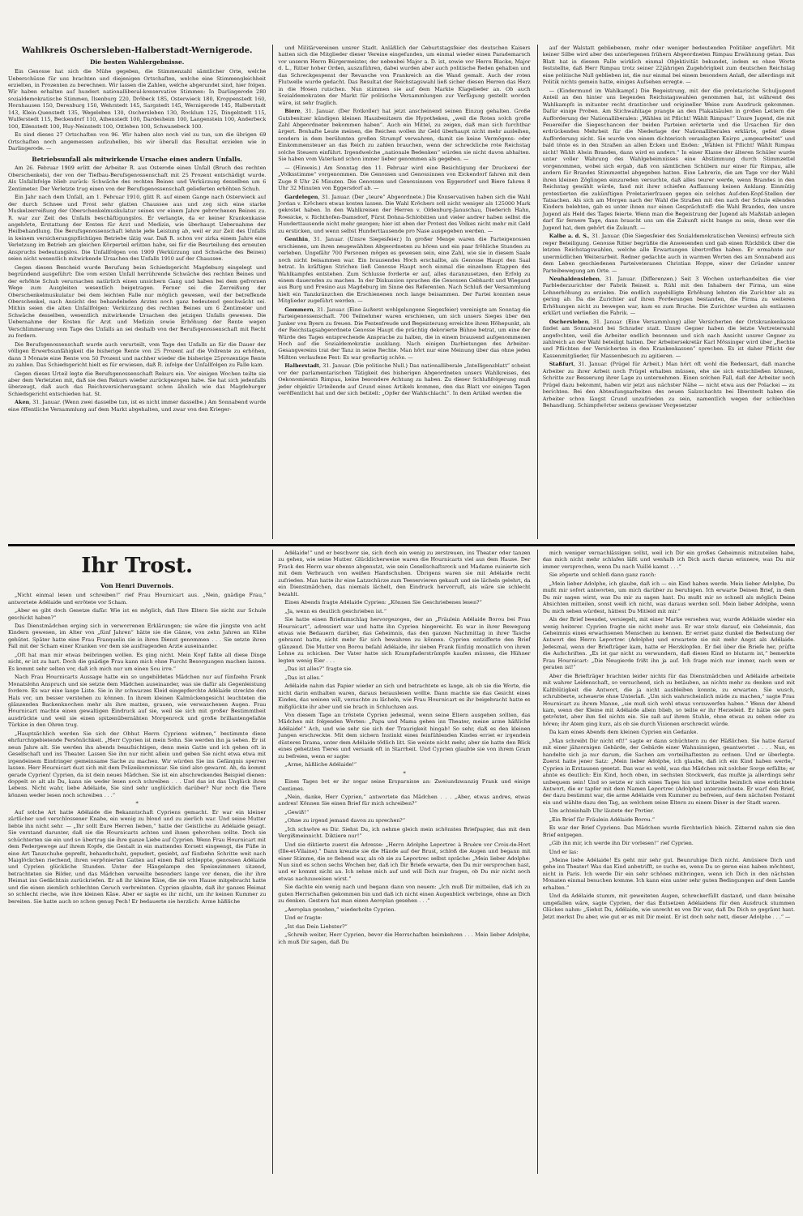Wahlkreis Oschersleben-Halberstadt-Wernigerode.
Die besten Wahlergebnisse.
Ein Genosse hat sich die Mühe gegeben, die Stimmenzahl sämtlicher Orte, welche Ueberschüsse für uns brachten und diejenigen Ortschaften, welche eine Stimmengleichheit erzielten, in Prozenten zu berechnen. Wir lassen die Zahlen, welche abgerundet sind, hier folgen. Wir haben erhalten auf hundert nationalliberal-konservative Stimmen: In Darlingerode 280 sozialdemokratische Stimmen, Ilsenburg 220, Dröbeck 185, Osterwieck 180, Kroppenstedt 160, Hornhausen 150, Derenburg 150, Wehrstedt 145, Sargstedt 145, Wernigerode 145, Halberstadt 143, Klein-Quenstedt 135, Wegeleben 130, Oschersleben 130, Rocklum 125, Dingelstedt 115, Wulferstedt 115, Beckendorf 110, Athenstedt 100, Dardesheim 100, Langenstein 100, Anderbeck 100, Eilenstedt 100, Huy-Neinstedt 100, Ottleben 100, Schwanebeck 100.
Es sind dieses 27 Ortschaften von 96. Wir haben also noch viel zu tun, um die übrigen 69 Ortschaften noch angemessen aufzuhellen, bis wir überall das Resultat erzielen wie in Darlingerode. —
Betriebsunfall als mitwirkende Ursache eines andern Unfalls.
Am 26. Februar 1909 erlitt der Arbeiter R. aus Osterode einen Unfall (Bruch des rechten Oberschenkels), der von der Tiefbau-Berufsgenossenschaft mit 25 Prozent entschädigt wurde. Als Unfallsfolge blieb zurück: Schwäche des rechten Beines und Verkürzung desselben um 6 Zentimeter. Der Verletzte trug einen von der Berufsgenossenschaft gelieferten erhöhten Schuh.
Ein Jahr nach dem Unfall, am 1. Februar 1910, glitt R. auf einem Gange nach Osterwieck auf der durch Schnee und Frost sehr glatten Chaussee aus und zog sich eine starke Muskelzerreißung der Oberschenkelmuskulatur seines vor einem Jahre gebrochenen Beines zu. R. war zur Zeit des Unfalls beschäftigungslos. Er verlangte, da er keiner Krankenkasse angehörte, Erstattung der Kosten für Arzt und Medizin, wie überhaupt Uebernahme der Heilbehandlung. Die Berufsgenossenschaft lehnte jede Leistung ab, weil er zur Zeit des Unfalls in keinem versicherungspflichtigen Betriebe tätig war. Daß R. schon vor zirka einem Jahre eine Verletzung im Betrieb am gleichen Körperteil erlitten habe, sei für die Beurteilung des erneuten Anspruchs bedeutungslos. Die Unfallfolgen von 1909 (Verkürzung und Schwäche des Beines) seien nicht wesentlich mitwirkende Ursachen des Unfalls 1910 auf der Chaussee.
Gegen diesen Bescheid wurde Berufung beim Schiedsgericht Magdeburg eingelegt und begründend ausgeführt: Die vom ersten Unfall herrührende Schwäche des rechten Beines und der erhöhte Schuh verursachen natürlich einen unsichern Gang und haben bei dem gefrornen Wege zum Ausgleiten wesentlich beigetragen. Ferner sei die Zerreißung der Oberschenkelmuskulatur bei dem leichten Falle nur möglich gewesen, weil der betreffende Oberschenkel, nach Ansicht des behandelnden Arztes noch ganz bedeutend geschwächt sei. Mithin seien die alten Unfallfolgen: Verkürzung des rechten Beines um 6 Zentimeter und Schwäche desselben, wesentlich mitwirkende Ursachen des jetzigen Unfalls gewesen. Die Uebernahme der Kosten für Arzt und Medizin sowie Erhöhung der Rente wegen Verschlimmerung vom Tage des Unfalls an sei deshalb von der Berufsgenossenschaft mit Recht zu fordern.
Die Berufsgenossenschaft wurde auch verurteilt, vom Tage des Unfalls an für die Dauer der völligen Erwerbsunfähigkeit die bisherige Rente von 25 Prozent auf die Vollrente zu erhöhen, dann 3 Monate eine Rente von 50 Prozent und nachher wieder die bisherige 25prozentige Rente zu zahlen. Das Schiedsgericht hielt es für erwiesen, daß R. infolge der Unfallfolgen zu Falle kam.
Gegen dieses Urteil legte die Berufsgenossenschaft Rekurs ein. Vor einigen Wochen teilte sie aber dem Verletzten mit, daß sie den Rekurs wieder zurückgezogen habe. Sie hat sich jedenfalls überzeugt, daß auch das Reichsversicherungsamt schon ähnlich wie das Magdeburger Schiedsgericht entschieden hat. St.
Aken, 31. Januar. (Wenn zwei dasselbe tun, ist es nicht immer dasselbe.) Am Sonnabend wurde eine öffentliche Versammlung auf dem Markt abgehalten, und zwar von den Krieger-
und Militärvereinen unsrer Stadt. Anläßlich der Geburtstagsfeier des deutschen Kaisers hatten sich die Mitglieder dieser Vereine eingefunden, um einmal wieder einen Parademarsch vor unserm Herrn Bürgermeister, der nebenbei Major a. D. ist, sowie vor Herrn Blacke, Major d. L., Ritter hoher Orden, auszuführen, dabei wurden aber auch politische Reden gehalten und das Schreckgespenst der Revanche von Frankreich an die Wand gemalt. Auch der roten Flutwelle wurde gedacht. Das Resultat der Reichstagswahl ließ sicher diesen Herren das Herz in die Hosen rutschen. Nun stimmen sie auf dem Markte Klagelieder an. Ob auch Sozialdemokraten der Markt für politische Versammlungen zur Verfügung gestellt worden wäre, ist sehr fraglich.
Biere, 31. Januar. (Der Rotkoller) hat jetzt anscheinend seinen Einzug gehalten. Große Gutsbesitzer kündigen kleinen Hausbesitzern die Hypotheken, „weil die Roten solch große Zahl Abgeordneter bekommen haben“. Auch ein Mittel, zu zeigen, daß man sich furchtbar ärgert. Boshafte Leute meinen, die Reichen wollen ihr Geld überhaupt nicht mehr ausleihen, sondern in dem berühmten großen Strumpf verwahren, damit sie keine Vermögens- oder Einkommensteuer an das Reich zu zahlen brauchen, wenn der schreckliche rote Reichstag solche Steuern einführt. Irgendwelche „nationale Bedenken“ würden sie nicht davon abhalten. Sie haben vom Vaterland schon immer lieber genommen als gegeben. —
— (Hinweis.) Am Sonntag den 11. Februar wird eine Besichtigung der Druckerei der „Volksstimme“ vorgenommen. Die Genossen und Genossinnen von Eickendorf fahren mit dem Zuge 8 Uhr 26 Minuten. Die Genossen und Genossinnen von Eggersdorf und Biere fahren 8 Uhr 32 Minuten von Eggersdorf ab. —
Gardelegen, 31. Januar. (Der „teure“ Abgeordnete.) Die Konservativen haben sich die Wahl Jordan v. Kröchers etwas kosten lassen. Die Wahl Kröchers soll nicht weniger als 125000 Mark gekostet haben. In den Wahlkreisen der Herren v. Oldenburg-Januschau, Diederich Hahn, Roesicke, v. Richthofen-Damsdorf, Fürst Dohna-Schlobitten und vieler andrer haben selbst die Hunderttausende nicht mehr gezogen; hier ist eben der Protest des Volkes nicht mehr mit Geld zu ersticken, und wenn selbst Hunderttausende pro Nase ausgegeben werden. —
Genthin, 31. Januar. (Unsre Siegesfeier.) In großer Menge waren die Parteigenossen erschienen, um ihren neugewählten Abgeordneten zu hören und ein paar fröhliche Stunden zu verleben. Ungefähr 700 Personen mögen es gewesen sein, eine Zahl, wie sie in diesem Saale noch nicht beisammen war. Ein brausendes Hoch erschallte, als Genosse Haupt den Saal betrat. In kräftigen Strichen ließ Genosse Haupt noch einmal die einzelnen Etappen des Wahlkampfes entstehen. Zum Schlusse forderte er auf, alles daranzusetzen, den Erfolg zu einem dauernden zu machen. In der Diskussion sprachen die Genossen Gebhardt und Wiegand aus Burg und Fresino aus Magdeburg im Sinne des Referenten. Nach Schluß der Versammlung hielt ein Tanzkränzchen die Erschienenen noch lange beisammen. Der Partei konnten neue Mitglieder zugeführt werden. —
Gommern, 31. Januar. (Eine äußerst wohlgelungene Siegesfeier) vereinigte am Sonntag die Parteigenossenschaft. 700 Teilnehmer waren erschienen, um sich unsers Sieges über den Junker von Byern zu freuen. Die Festesfreude und Begeisterung erreichte ihren Höhepunkt, als der Reichstagsabgeordnete Genosse Haupt die prächtig dekorierte Bühne betrat, um eine der Würde des Tages entsprechende Ansprache zu halten, die in einem brausend aufgenommenen Hoch auf die Sozialdemokratie ausklang. Nach einigen Darbietungen des Arbeiter-Gesangvereins trat der Tanz in seine Rechte. Man hört nur eine Meinung über das ohne jeden Mißton verlaufene Fest: Es war großartig schön. —
Halberstadt, 31. Januar. (Die politische Null.) Das nationalliberale „Intelligenzblatt“ scheint vor der parlamentarischen Tätigkeit des bisherigen Abgeordneten unsers Wahlkreises, des Oekonomierats Rimpau, keine besondere Achtung zu haben. Zu dieser Schlußfolgerung muß jeder objektiv Urteilende auf Grund eines Artikels kommen, den das Blatt vor einigen Tagen veröffentlicht hat und der sich betitelt: „Opfer der Wahlschlacht“. In dem Artikel werden die
auf der Walstatt gebliebenen, mehr oder weniger bedeutenden Politiker angeführt. Mit keiner Silbe wird aber des unterlegenen frühern Abgeordneten Rimpau Erwähnung getan. Das Blatt hat in diesem Falle wirklich einmal Objektivität bekundet, indem es ohne Worte feststellte, daß Herr Rimpau trotz seiner 22jährigen Zugehörigkeit zum deutschen Reichstag eine politische Null geblieben ist, die nur einmal bei einem besondern Anlaß, der allerdings mit Politik nichts gemein hatte, einiges Aufsehen erregte. —
— (Kindermund im Wahlkampf.) Die Begeistrung, mit der die proletarische Schuljugend Anteil an den hinter uns liegenden Reichstagswahlen genommen hat, ist während des Wahlkampfs in mitunter recht drastischer und origineller Weise zum Ausdruck gekommen. Dafür einige Proben. Am Stichwahltage prangte an den Plakatsäulen in großen Lettern die Aufforderung der Nationalliberalen: „Wählen ist Pflicht! Wählt Rimpau!“ Unsre Jugend, die mit Feuereifer die Siegeschancen der beiden Parteien erörterte und die Ursachen für den erdrückenden Mehrheit für die Niederlage der Nationalliberalen erklärte, gefiel diese Aufforderung nicht. Sie wurde von einem dichterisch veranlagten Knirps „umgearbeitet“ und bald tönte es in den Straßen an allen Ecken und Enden: „Wählen ist Pflicht! Wählt Rimpau nicht! Wählt Alwin Brandes, dann wird es anders.“ In einer Klasse der älteren Schüler wurde unter voller Wahrung des Wahlgeheimnisses eine Abstimmung durch Stimmzettel vorgenommen, wobei sich ergab, daß von sämtlichen Schülern nur einer für Rimpau, alle andern für Brandes Stimmzettel abgegeben hatten. Eine Lehrerin, die am Tage vor der Wahl ihren kleinen Zöglingen einzureden versuchte, daß alles teurer werde, wenn Brandes in den Reichstag gewählt würde, fand mit ihrer schiefen Auffassung keinen Anklang. Einmütig protestierten die zukünftigen Proletarierfrauen gegen ein solches Auf-den-Kopf-Stellen der Tatsachen. Als sich am Morgen nach der Wahl die Straßen mit den nach der Schule eilenden Kindern belebten, gab es unter ihnen nur einen Gesprächstoff: die Wahl Brandes, den unsre Jugend als Held des Tages feierte. Wenn man die Begeistrung der Jugend als Maßstab anlegen darf für fernere Tage, dann braucht uns um die Zukunft nicht bange zu sein, denn wer die Jugend hat, dem gehört die Zukunft. —
Kalbe a. d. S., 31. Januar. (Die Siegesfeier des Sozialdemokratischen Vereins) erfreute sich reger Beteiligung. Genosse Ritter begrüßte die Anwesenden und gab einen Rückblick über die letzten Reichstagswahlen, welche alle Erwartungen übertroffen haben. Er ermahnte zur unermüdlichen Weiterarbeit. Redner gedachte auch in warmen Worten des am Sonnabend aus dem Leben geschiedenen Parteiveteranen Christian Hoppe, einer der Gründer unsrer Parteibewegung am Orte. —
Neuhaldensleben, 31. Januar. (Differenzen.) Seit 3 Wochen unterhandelten die vier Farblederzurichter der Fabrik Reineit u. Rühl mit den Inhabern der Firma, um eine Lohnerhöhung zu erzielen. Die endlich zugebilligte Erhöhung lehnten die Zurichter als zu gering ab. Da die Zurichter auf ihren Forderungen bestanden, die Firma zu weiteren Erhöhungen nicht zu bewegen war, kam es zum Bruche. Die Zurichter wurden als entlassen erklärt und verließen die Fabrik. —
Oschersleben, 31. Januar. (Eine Versammlung) aller Versicherten der Ortskrankenkasse findet am Sonnabend bei Schrader statt. Unsre Gegner haben die letzte Vertreterwahl angefochten, weil die Arbeiter endlich besonnen und sich nach Ansicht unsrer Gegner zu zahlreich an der Wahl beteiligt hatten. Der Arbeitersekretär Karl Mössinger wird über „Rechte und Pflichten der Versicherten in den Krankenkassen“ sprechen. Es ist daher Pflicht der Kassenmitglieder, für Massenbesuch zu agitieren. —
Staßfurt, 31. Januar. (Prügel für Arbeit.) Man hört oft wohl die Redensart, daß manche Arbeiter zu ihrer Arbeit noch Prügel erhalten müssen, ehe sie sich entschließen können, Schritte zur Besserung ihrer Lage zu unternehmen. Einen solchen Fall, daß der Arbeiter noch Prügel dazu bekommt, haben wir jetzt aus nächster Nähe — nicht etwa aus der Polackei — zu berichten. Bei den Abteufungsarbeiten des neuen Salzschachts bei Ilberstedt haben die Arbeiter schon längst Grund unzufrieden zu sein, namentlich wegen der schlechten Behandlung. Schimpfwörter seitens gewisser Vorgesetzter
Ihr Trost.
Von Henri Duvernois.
„Nicht einmal lesen und schreiben!“ rief Frau Hournicart aus. „Nein, gnädige Frau,“ antwortete Adélaide und errötete vor Scham.
„Aber es gibt doch Gesetze dafür. Wie ist es möglich, daß Ihre Eltern Sie nicht zur Schule geschickt haben?“
Das Dienstmädchen erging sich in verworrenen Erklärungen; sie wäre die jüngste von acht Kindern gewesen, im Alter von „fünf Jahren“ hätte sie die Gänse, von zehn Jahren an Kühe gehütet. Später hatte eine Frau Franquelin sie in ihren Dienst genommen . . . Sie setzte ihren Fall mit der Scham einer Kranken vor dem sie ausfragenden Arzte auseinander.
„Oft hat man mir etwas beibringen wollen. Es ging nicht. Mein Kopf faßte all diese Dinge nicht, er ist zu hart. Doch die gnädige Frau kann mich ohne Furcht Besorgungen machen lassen. Es kommt sehr selten vor, daß ich mich nur um einen Sou irre.“
Nach Frau Hournicarts Aussage hatte ein so ungebildetes Mädchen nur auf fünfzehn Frank Monatslohn Anspruch und sie setzte dem Mädchen auseinander, was sie dafür als Gegenleistung fordere. Es war eine lange Liste. Sie in ihr schwarzes Kleid eingepferchte Adélaide streckte den Hals vor, um besser verstehen zu können. In ihrem kleinen Kalmückengesicht leuchteten die glänzenden Backenknochen mehr als ihre matten, grauen, wie verwaschenen Augen. Frau Hournicart machte einen gewaltigen Eindruck auf sie, weil sie sich mit großer Bestimmtheit ausdrückte und weil sie einen spitzenübernähten Morgenrock und große brillantengefaßte Türkise in den Ohren trug.
„Hauptsächlich werden Sie sich der Obhut Herrn Cypriens widmen,“ bestimmte diese ehrfurchtgebietende Persönlichkeit. „Herr Cyprien ist mein Sohn. Sie werden ihn ja sehen. Er ist neun Jahre alt. Sie werden ihn abends beaufsichtigen, denn mein Gatte und ich gehen oft in Gesellschaft und ins Theater. Lassen Sie ihn nur nicht allein und geben Sie nicht etwa etwa mit irgendeinem Eindringer gemeinsame Sache zu machen. Wir würden Sie ins Gefängnis sperren lassen. Herr Hournicart duzt sich mit dem Polizeikommissar. Sie sind also gewarnt. Ah, da kommt gerade Cyprien! Cyprien, da ist dein neues Mädchen. Sie ist ein abschreckendes Beispiel dienen: doppelt so alt als Du, kann sie weder lesen noch schreiben . . . Und das ist das Unglück ihres Lebens. Nicht wahr, liebe Adélaide, Sie sind sehr unglücklich darüber? Nur noch die Tiere können weder lesen noch schreiben . . .“
*
Auf solche Art hatte Adélaide die Bekanntschaft Cypriens gemacht. Er war ein kleiner zärtlicher und verschlossener Knabe, ein wenig zu blond und zu zierlich war. Und seine Mutter liebte ihn nicht sehr. — „Ihr sollt Eure Herren lieben,“ hatte der Geistliche zu Adélaide gesagt. Sie verstand darunter, daß sie die Hournicarts achten und ihnen gehorchen sollte. Doch sie schüchterten sie ein und so übertrug sie ihre ganze Liebe auf Cyprien. Wenn Frau Hournicart mit dem Federgewoge auf ihrem Kopfe, die Gestalt in ein mattendes Korsett eingeengt, die Füße in eine Art Tanzschuhe gepreßt, behandschuht, gepudert, gesiebt, auf fünfzehn Schritte weit nach Maiglöckchen riechend, ihren verpönierten Gatten auf einen Ball schleppte, genossen Adélaide und Cyprien glückliche Stunden. Unter der Hängelampe des Speisezimmers sitzend, betrachteten sie Bilder, und das Mädchen verweilte besonders lange vor denen, die ihr ihre Heimat ins Gedächtnis zurückriefen. Er aß ihr kleine Käse, die sie von Hause mitgebracht hatte und die einen ziemlich schlechten Geruch verbreiteten. Cyprien glaubte, daß ihr ganzes Heimat so schlecht rieche, wie ihre kleinen Käse. Aber er sagte es ihr nicht, um ihr keinen Kummer zu bereiten. Sie hatte auch so schon genug Pech! Er bedauerte sie herzlich: Arme häßliche
Adélaide!“ und er beschwor sie, sich doch ein wenig zu zerstreuen, ins Theater oder tanzen zu gehen, wie seine Mutter. Glücklicherweise waren die Hournicarts viel aus dem Hause. Der Frack des Herrn war ebenso abgenutzt, wie sein Gesellschaftsrock und Madame ruinierte sich mit dem Verbrauch von weißen Handschuhen. Übrigens waren sie mit Adélaide recht zufrieden. Man hatte ihr eine Latzschürze zum Teeservieren gekauft und sie lächeln gelehrt, da ein Dienstmädchen, das niemals lächelt, den Eindruck hervorruft, als wäre sie schlecht bezahlt.
Eines Abends fragte Adélaide Cyprien: „Können Sie Geschriebenes lesen?“
„Ja, wenn es deutlich geschrieben ist.“
Sie hatte einen Briefumschlag hervorgezogen, der an „Fräulein Adélaide Borou bei Frau Hournicart“, adressiert war und hatte ihn Cyprien hingereicht. Es war in ihrer Bewegung etwas wie Bedauern darüber, das Geheimnis, das den ganzen Nachmittag in ihrer Tasche gebrannt hatte, nicht mehr für sich bewahren zu können. Cyprien entzifferte den Brief glänzend. Die Mutter von Borou befahl Adélaide, ihr sieben Frank fünfzig monatlich von ihrem Lohne zu schicken. Der Vater hatte sich Krampfaderstrümpfe kaufen müssen, die Hühner legten wenig Eier . . .
„Das ist alles?“ fragte sie.
„Das ist alles.“
Adélaide nahm das Papier wieder an sich und betrachtete es lange, als ob sie die Worte, die nicht darin enthalten waren, daraus herauslesen wollte. Dann machte sie das Gesicht eines Kindes, das weinen will, versuchte zu lächeln, wie Frau Hournicart es ihr beigebracht hatte es mißglückte ihr aber und sie brach in Schluchzen aus.
Von diesem Tage an tröstete Cyprien jedesmal, wenn seine Eltern ausgehen sollten, das Mädchen mit folgenden Worten: „Papa und Mama gehen ins Theater, meine arme häßliche Adélaide!“ Ach, und wie sehr sie sich der Traurigkeit hingab! So sehr, daß es den kleinen Jungen erschreckte. Mit dem sichern Instinkt eines feinfühlenden Kindes erriet er irgendein düsteres Drama, unter dem Adélaide tödlich litt. Sie weinte nicht mehr, aber sie hatte den Blick eines gehetzten Tieres und versank oft in Starrheit. Und Cyprien glaubte sie von ihrem Gram zu befreien, wenn er sagte:
„Arme, häßliche Adélaide!“
*
Eines Tages bot er ihr sogar seine Ersparnisse an: Zweiundzwanzig Frank und einige Centimes.
„Nein, danke, Herr Cyprien,“ antwortete das Mädchen . . . „Aber, etwas andres, etwas andres! Können Sie einen Brief für mich schreiben?“
„Gewiß!“
„Ohne zu irgend jemand davon zu sprechen?“
„Ich schwöre es Dir. Siehst Du, ich nehme gleich mein schönstes Briefpapier, das mit dem Vergißmeinnicht. Diktiere nur!“
Und sie diktierte zuerst die Adresse: „Herrn Adolphe Leportrec à Bruère vor Croix-de-Hort (Ille-et-Vilaine).“ Dann kreuzte sie die Hände auf der Brust, schloß die Augen und begann mit einer Stimme, die so flehend war, als ob sie zu Leportrec selbst spräche: „Mein lieber Adolphe: Nun sind es schon sechs Wochen her, daß ich Dir Briefe erwarte, den Du mir versprochen hast, und er kommt nicht an. Ich sehne mich auf und will Dich nur fragen, ob Du mir nicht noch etwas nachzuweisen wirst.“
Sie dachte ein wenig nach und begann dann von neuem: „Ich muß Dir mitteilen, daß ich zu guten Herrschaften gekommen bin und daß ich nicht einen Augenblick verbringe, ohne an Dich zu denken. Gestern hat man einen Aeroplan gesehen . . .“
„Aeroplan gesehen,“ wiederholte Cyprien.
Und er fragte:
„Ist das Dein Liebster?“
„Schreib weiter, Herr Cyprien, bevor die Herrschaften heimkehren . . . Mein lieber Adolphe, ich muß Dir sagen, daß Du
mich weniger vernachlässigen sollst, weil ich Dir ein großes Geheimnis mitzuteilen habe, das mich nicht mehr schlafen läßt und weshalb ich Dich auch daran erinnere, was Du mir immer versprochen, wenn Du nach Vuillé kamst . . .“
Sie zögerte und schloß dann ganz rasch:
„Mein lieber Adolphe, ich glaube, daß ich — ein Kind haben werde. Mein lieber Adolphe, Du mußt mir sofort antworten, um mich darüber zu beruhigen. Ich erwarte Deinen Brief, in dem Du mir sagen wirst, was Du mir zu sagen hast. Du mußt mir so schnell als möglich Deine Absichten mitteilen, sonst weiß ich nicht, was daraus werden soll. Mein lieber Adolphe, wenn Du mich sehen würdest, hättest Du Mitleid mit mir.“
Als der Brief beendet, versiegelt, mit einer Marke versehen war, wurde Adélaide wieder ein wenig heiterer. Cyprien fragte sie nicht mehr aus. Er war stolz darauf, ein Geheimnis, das Geheimnis eines erwachsenen Menschen zu kennen. Er erriet ganz dunkel die Bedeutung der Antwort des Herrn Leportrec (Adolphe) und erwartete sie mit mehr Angst als Adélaide. Jedesmal, wenn der Briefträger kam, hatte er Herzklopfen. Er fiel über die Briefe her, prüfte die Aufschriften. „Es ist gar nicht zu verwundern, daß dieses Kind so blutarm ist,“ bemerkte Frau Hournicart: „Die Neugierde frißt ihn ja auf. Ich frage mich nur immer, nach wem er geraten ist!“
Aber die Briefträger brachten leider nichts für das Dienstmädchen und Adélaide arbeitete mit wahrer Leidenschaft, so versuchend, sich zu betäuben, an nichts mehr zu denken und mit Kaltblütigkeit die Antwort, die ja nicht ausbleiben konnte, zu erwarten. Sie wusch, schrubberte, scheuerte ohne Unterlaß. „Um sich wahrscheinlich müde zu machen,“ sagte Frau Hournicart zu ihrem Manne, „sie muß sich wohl etwas vorzuwerfen haben.“ Wenn der Abend kam, wenn der Kleine mit Adélaide allein blieb, so teilte er ihr Herzeleid. Er hätte sie gern getröstet, aber ihm fiel nichts ein. Sie saß auf ihrem Stuhle, ohne etwas zu sehen oder zu hören; ihr Atem ging kurz, als ob sie durch Visionen erschreckt würde.
Da kam eines Abends dem kleinen Cyprien ein Gedanke.
„Man schreibt Dir nicht oft!“ sagte er dann schüchtern zu der Häßlichen. Sie hatte darauf mit einer jähzornigen Gebärde, der Gebärde einer Wahnsinnigen, geantwortet . . . . Nun, es handelte sich ja nur darum, die Sachen am vorteilhaftesten zu ordnen. Und er überlegte. Zuerst hatte jener Satz: „Mein lieber Adolphe, ich glaube, daß ich ein Kind haben werde,“ Cyprien in Erstaunen gesetzt. Das war es wohl, was das Mädchen mit solcher Sorge erfüllte; er ahnte es deutlich: Ein Kind, hoch oben, im sechsten Stockwerk, das mußte ja allerdings sehr unbequem sein! Und so setzte er sich eines Tages hin und kritzelte heimlich eine erdichtete Antwort, die er tapfer mit dem Namen Leportrec (Adolphe) unterzeichnete. Er warf den Brief, der dazu bestimmt war, die arme Adélaide vom Kummer zu befreien, auf dem nächsten Postamt ein und wählte dazu den Tag, an welchem seine Eltern zu einem Diner in der Stadt waren.
Um achteinhalb Uhr läutete der Portier.
„Ein Brief für Fräulein Adélaide Borou.“
Es war der Brief Cypriens. Das Mädchen wurde fürchterlich bleich. Zitternd nahm sie den Brief entgegen.
„Gib ihn mir, ich werde ihn Dir vorlesen!“ rief Cyprien.
Und er las:
„Meine liebe Adélaide! Es geht mir sehr gut. Beunruhige Dich nicht. Amüsiere Dich und gehe ins Theater! Was das Kind anbetrifft, so suche es, wenn Du so gerne eins haben möchtest, nicht in Paris. Ich werde Dir ein sehr schönes mitbringen, wenn ich Dich in den nächsten Monaten einmal besuchen komme. Ich kann eins unter sehr guten Bedingungen auf dem Lande erhalten.“
Und da Adélaide stumm, mit geweiteten Augen, schreckerfüllt dastand, und dann beinahe umgefallen wäre, sagte Cyprien, der das Entsetzen Adélaidens für den Ausdruck stummen Glückes nahm: „Siehst Du, Adélaide, wie unrecht es von Dir war, daß Du Dich so gegrämt hast. Jetzt merkst Du aber, wie gut er es mit Dir meint. Er ist doch sehr nett, dieser Adolphe . . .“ —